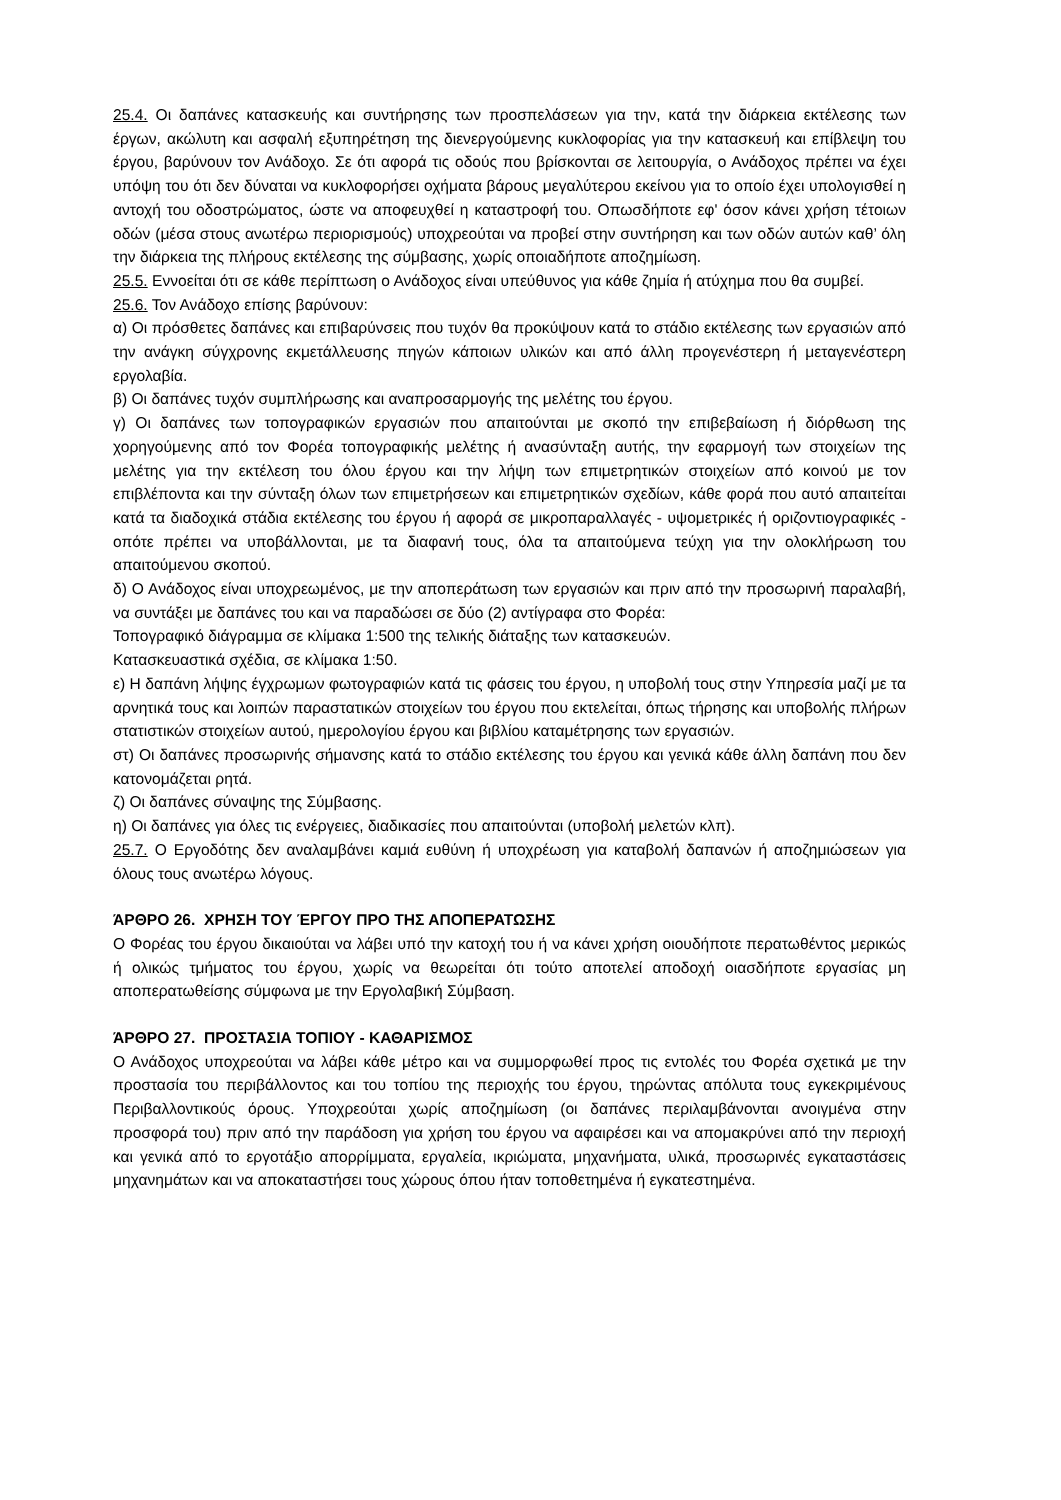25.4. Οι δαπάνες κατασκευής και συντήρησης των προσπελάσεων για την, κατά την διάρκεια εκτέλεσης των έργων, ακώλυτη και ασφαλή εξυπηρέτηση της διενεργούμενης κυκλοφορίας για την κατασκευή και επίβλεψη του έργου, βαρύνουν τον Ανάδοχο. Σε ότι αφορά τις οδούς που βρίσκονται σε λειτουργία, ο Ανάδοχος πρέπει να έχει υπόψη του ότι δεν δύναται να κυκλοφορήσει οχήματα βάρους μεγαλύτερου εκείνου για το οποίο έχει υπολογισθεί η αντοχή του οδοστρώματος, ώστε να αποφευχθεί η καταστροφή του. Οπωσδήποτε εφ' όσον κάνει χρήση τέτοιων οδών (μέσα στους ανωτέρω περιορισμούς) υποχρεούται να προβεί στην συντήρηση και των οδών αυτών καθ’ όλη την διάρκεια της πλήρους εκτέλεσης της σύμβασης, χωρίς οποιαδήποτε αποζημίωση.
25.5. Εννοείται ότι σε κάθε περίπτωση ο Ανάδοχος είναι υπεύθυνος για κάθε ζημία ή ατύχημα που θα συμβεί.
25.6. Τον Ανάδοχο επίσης βαρύνουν:
α) Οι πρόσθετες δαπάνες και επιβαρύνσεις που τυχόν θα προκύψουν κατά το στάδιο εκτέλεσης των εργασιών από την ανάγκη σύγχρονης εκμετάλλευσης πηγών κάποιων υλικών και από άλλη προγενέστερη ή μεταγενέστερη εργολαβία.
β) Οι δαπάνες τυχόν συμπλήρωσης και αναπροσαρμογής της μελέτης του έργου.
γ) Οι δαπάνες των τοπογραφικών εργασιών που απαιτούνται με σκοπό την επιβεβαίωση ή διόρθωση της χορηγούμενης από τον Φορέα τοπογραφικής μελέτης ή ανασύνταξη αυτής, την εφαρμογή των στοιχείων της μελέτης για την εκτέλεση του όλου έργου και την λήψη των επιμετρητικών στοιχείων από κοινού με τον επιβλέποντα και την σύνταξη όλων των επιμετρήσεων και επιμετρητικών σχεδίων, κάθε φορά που αυτό απαιτείται κατά τα διαδοχικά στάδια εκτέλεσης του έργου ή αφορά σε μικροπαραλλαγές - υψομετρικές ή οριζοντιογραφικές - οπότε πρέπει να υποβάλλονται, με τα διαφανή τους, όλα τα απαιτούμενα τεύχη για την ολοκλήρωση του απαιτούμενου σκοπού.
δ) Ο Ανάδοχος είναι υποχρεωμένος, με την αποπεράτωση των εργασιών και πριν από την προσωρινή παραλαβή, να συντάξει με δαπάνες του και να παραδώσει σε δύο (2) αντίγραφα στο Φορέα:
Τοπογραφικό διάγραμμα σε κλίμακα 1:500 της τελικής διάταξης των κατασκευών.
Κατασκευαστικά σχέδια, σε κλίμακα 1:50.
ε) Η δαπάνη λήψης έγχρωμων φωτογραφιών κατά τις φάσεις του έργου, η υποβολή τους στην Υπηρεσία μαζί με τα αρνητικά τους και λοιπών παραστατικών στοιχείων του έργου που εκτελείται, όπως τήρησης και υποβολής πλήρων στατιστικών στοιχείων αυτού, ημερολογίου έργου και βιβλίου καταμέτρησης των εργασιών.
στ) Οι δαπάνες προσωρινής σήμανσης κατά το στάδιο εκτέλεσης του έργου και γενικά κάθε άλλη δαπάνη που δεν κατονομάζεται ρητά.
ζ) Οι δαπάνες σύναψης της Σύμβασης.
η) Οι δαπάνες για όλες τις ενέργειες, διαδικασίες που απαιτούνται (υποβολή μελετών κλπ).
25.7. Ο Εργοδότης δεν αναλαμβάνει καμιά ευθύνη ή υποχρέωση για καταβολή δαπανών ή αποζημιώσεων για όλους τους ανωτέρω λόγους.
ΆΡΘΡΟ 26. ΧΡΗΣΗ ΤΟΥ ΈΡΓΟΥ ΠΡΟ ΤΗΣ ΑΠΟΠΕΡΑΤΩΣΗΣ
Ο Φορέας του έργου δικαιούται να λάβει υπό την κατοχή του ή να κάνει χρήση οιουδήποτε περατωθέντος μερικώς ή ολικώς τμήματος του έργου, χωρίς να θεωρείται ότι τούτο αποτελεί αποδοχή οιασδήποτε εργασίας μη αποπερατωθείσης σύμφωνα με την Εργολαβική Σύμβαση.
ΆΡΘΡΟ 27. ΠΡΟΣΤΑΣΙΑ ΤΟΠΙΟΥ - ΚΑΘΑΡΙΣΜΟΣ
Ο Ανάδοχος υποχρεούται να λάβει κάθε μέτρο και να συμμορφωθεί προς τις εντολές του Φορέα σχετικά με την προστασία του περιβάλλοντος και του τοπίου της περιοχής του έργου, τηρώντας απόλυτα τους εγκεκριμένους Περιβαλλοντικούς όρους. Υποχρεούται χωρίς αποζημίωση (οι δαπάνες περιλαμβάνονται ανοιγμένα στην προσφορά του) πριν από την παράδοση για χρήση του έργου να αφαιρέσει και να απομακρύνει από την περιοχή και γενικά από το εργοτάξιο απορρίμματα, εργαλεία, ικριώματα, μηχανήματα, υλικά, προσωρινές εγκαταστάσεις μηχανημάτων και να αποκαταστήσει τους χώρους όπου ήταν τοποθετημένα ή εγκατεστημένα.